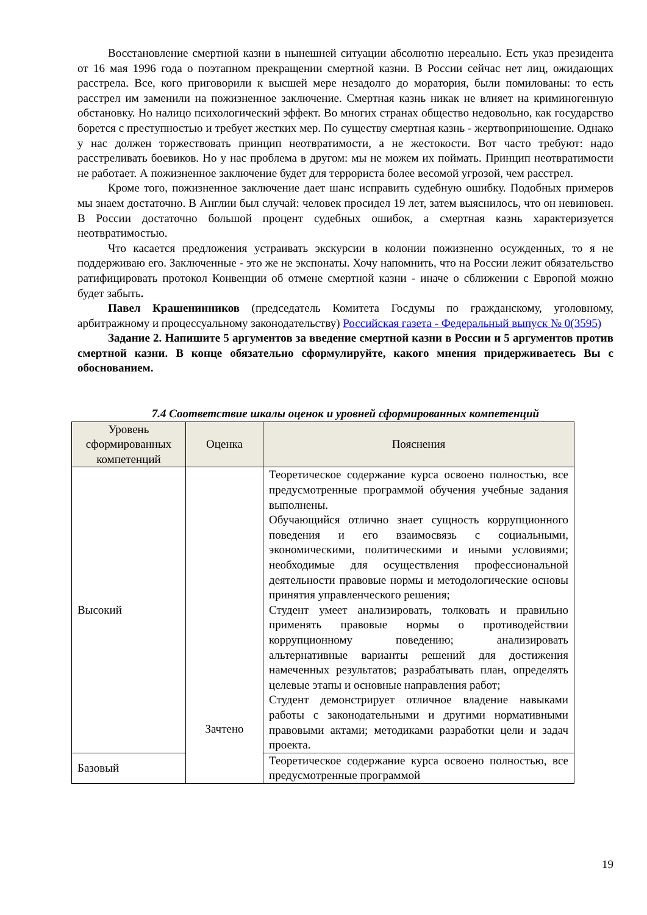Восстановление смертной казни в нынешней ситуации абсолютно нереально. Есть указ президента от 16 мая 1996 года о поэтапном прекращении смертной казни. В России сейчас нет лиц, ожидающих расстрела. Все, кого приговорили к высшей мере незадолго до моратория, были помилованы: то есть расстрел им заменили на пожизненное заключение. Смертная казнь никак не влияет на криминогенную обстановку. Но налицо психологический эффект. Во многих странах общество недовольно, как государство борется с преступностью и требует жестких мер. По существу смертная казнь - жертвоприношение. Однако у нас должен торжествовать принцип неотвратимости, а не жестокости. Вот часто требуют: надо расстреливать боевиков. Но у нас проблема в другом: мы не можем их поймать. Принцип неотвратимости не работает. А пожизненное заключение будет для террориста более весомой угрозой, чем расстрел.
Кроме того, пожизненное заключение дает шанс исправить судебную ошибку. Подобных примеров мы знаем достаточно. В Англии был случай: человек просидел 19 лет, затем выяснилось, что он невиновен. В России достаточно большой процент судебных ошибок, а смертная казнь характеризуется неотвратимостью.
Что касается предложения устраивать экскурсии в колонии пожизненно осужденных, то я не поддерживаю его. Заключенные - это же не экспонаты. Хочу напомнить, что на России лежит обязательство ратифицировать протокол Конвенции об отмене смертной казни - иначе о сближении с Европой можно будет забыть.
Павел Крашенинников (председатель Комитета Госдумы по гражданскому, уголовному, арбитражному и процессуальному законодательству) Российская газета - Федеральный выпуск № 0(3595)
Задание 2. Напишите 5 аргументов за введение смертной казни в России и 5 аргументов против смертной казни. В конце обязательно сформулируйте, какого мнения придерживаетесь Вы с обоснованием.
7.4 Соответствие шкалы оценок и уровней сформированных компетенций
| Уровень сформированных компетенций | Оценка | Пояснения |
| --- | --- | --- |
| Высокий | Зачтено | Теоретическое содержание курса освоено полностью, все предусмотренные программой обучения учебные задания выполнены. Обучающийся отлично знает сущность коррупционного поведения и его взаимосвязь с социальными, экономическими, политическими и иными условиями; необходимые для осуществления профессиональной деятельности правовые нормы и методологические основы принятия управленческого решения; Студент умеет анализировать, толковать и правильно применять правовые нормы о противодействии коррупционному поведению; анализировать альтернативные варианты решений для достижения намеченных результатов; разрабатывать план, определять целевые этапы и основные направления работ; Студент демонстрирует отличное владение навыками работы с законодательными и другими нормативными правовыми актами; методиками разработки цели и задач проекта. |
| Базовый | | Теоретическое содержание курса освоено полностью, все предусмотренные программой |
19